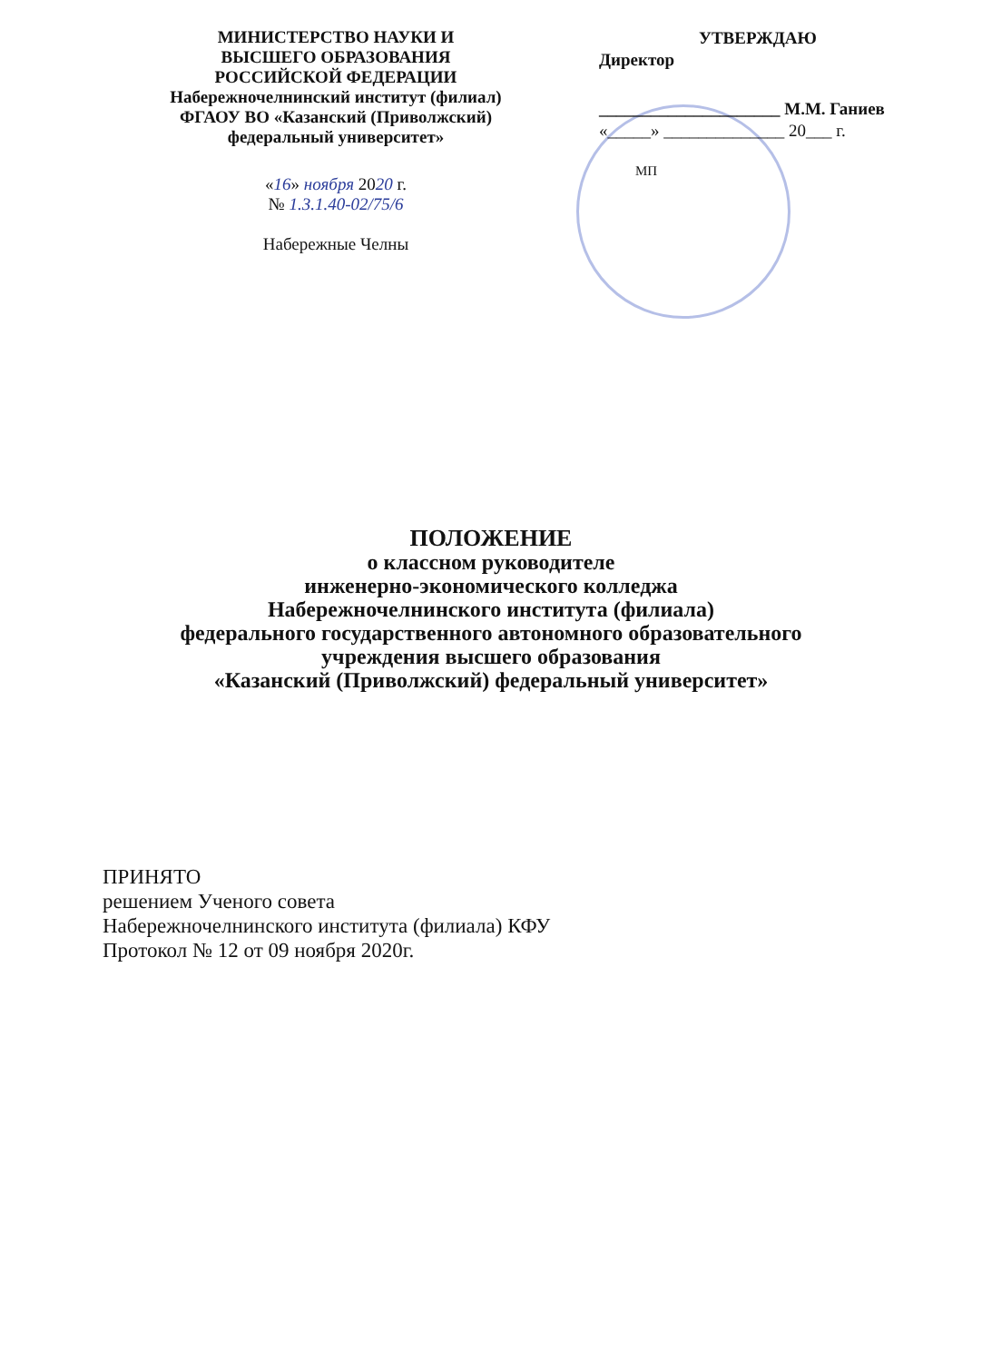МИНИСТЕРСТВО НАУКИ И
ВЫСШЕГО ОБРАЗОВАНИЯ
РОССИЙСКОЙ ФЕДЕРАЦИИ
Набережночелнинский институт (филиал)
ФГАОУ ВО «Казанский (Приволжский)
федеральный университет»
«16» ноября 2020 г.
№ 1.3.1.40-02/75/6
Набережные Челны
УТВЕРЖДАЮ
Директор
_____________________ М.М. Ганиев
«_____» ______________ 20___ г.
МП
ПОЛОЖЕНИЕ
о классном руководителе
инженерно-экономического колледжа
Набережночелнинского института (филиала)
федерального государственного автономного образовательного
учреждения высшего образования
«Казанский (Приволжский) федеральный университет»
ПРИНЯТО
решением Ученого совета
Набережночелнинского института (филиала) КФУ
Протокол № 12 от 09 ноября 2020г.